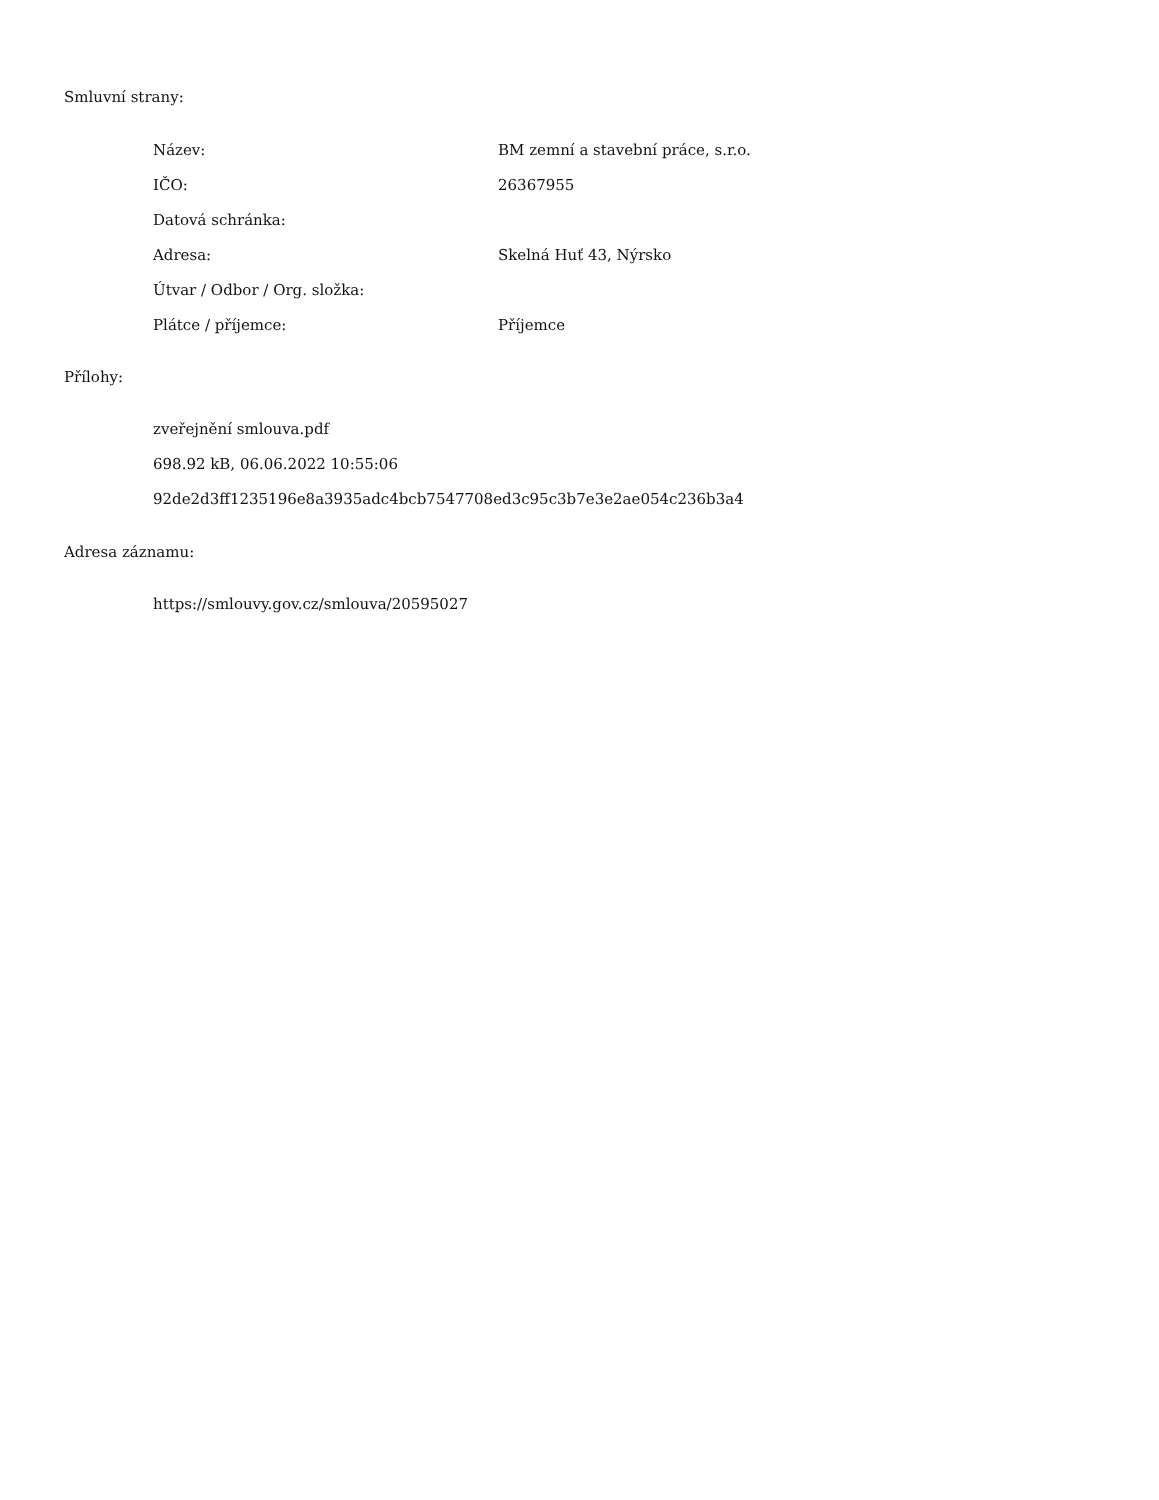Smluvní strany:
| Název: | BM zemní a stavební práce, s.r.o. |
| IČO: | 26367955 |
| Datová schránka: | |
| Adresa: | Skelná Huť 43, Nýrsko |
| Útvar / Odbor / Org. složka: | |
| Plátce / příjemce: | Příjemce |
Přílohy:
zveřejnění smlouva.pdf
698.92 kB, 06.06.2022 10:55:06
92de2d3ff1235196e8a3935adc4bcb7547708ed3c95c3b7e3e2ae054c236b3a4
Adresa záznamu:
https://smlouvy.gov.cz/smlouva/20595027